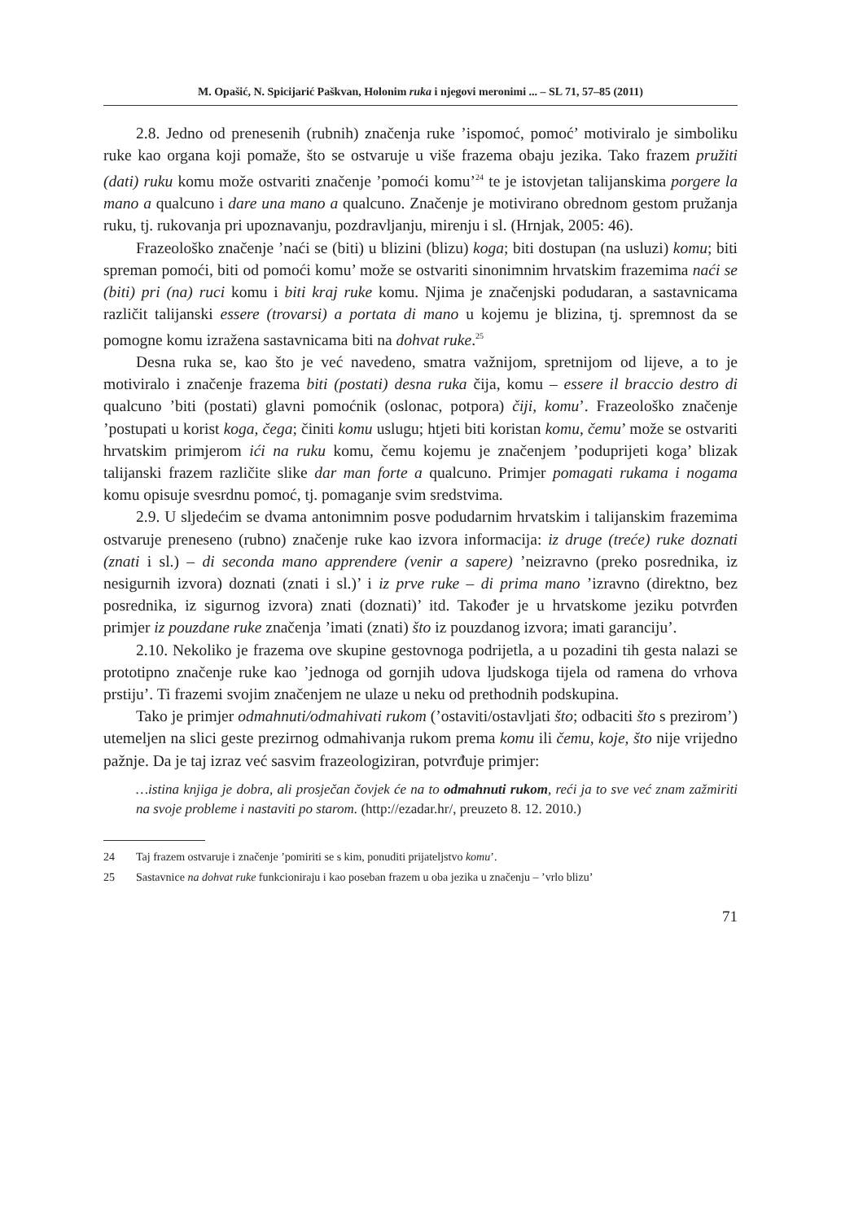M. Opašić, N. Spicijarić Paškvan, Holonim ruka i njegovi meronimi ... – SL 71, 57–85 (2011)
2.8. Jedno od prenesenih (rubnih) značenja ruke ’ispomoć, pomoć’ motiviralo je simboliku ruke kao organa koji pomaže, što se ostvaruje u više frazema obaju jezika. Tako frazem pružiti (dati) ruku komu može ostvariti značenje ’pomoći komu’<sup>24</sup> te je istovjetan talijanskima porgere la mano a qualcuno i dare una mano a qualcuno. Značenje je motivirano obrednom gestom pružanja ruku, tj. rukovanja pri upoznavanju, pozdravljanju, mirenju i sl. (Hrnjak, 2005: 46).
Frazeološko značenje ’naći se (biti) u blizini (blizu) koga; biti dostupan (na usluzi) komu; biti spreman pomoći, biti od pomoći komu’ može se ostvariti sinonimnim hrvatskim frazemima naći se (biti) pri (na) ruci komu i biti kraj ruke komu. Njima je značenjski podudaran, a sastavnicama različit talijanski essere (trovarsi) a portata di mano u kojemu je blizina, tj. spremnost da se pomogne komu izražena sastavnicama biti na dohvat ruke.<sup>25</sup>
Desna ruka se, kao što je već navedeno, smatra važnijom, spretnijom od lijeve, a to je motiviralo i značenje frazema biti (postati) desna ruka čija, komu – essere il braccio destro di qualcuno ’biti (postati) glavni pomoćnik (oslonac, potpora) čiji, komu’. Frazeološko značenje ’postupati u korist koga, čega; činiti komu uslugu; htjeti biti koristan komu, čemu’ može se ostvariti hrvatskim primjerom ići na ruku komu, čemu kojemu je značenjem ’poduprijeti koga’ blizak talijanski frazem različite slike dar man forte a qualcuno. Primjer pomagati rukama i nogama komu opisuje svesrdnu pomoć, tj. pomaganje svim sredstvima.
2.9. U sljedećim se dvama antonimnim posve podudarnim hrvatskim i talijanskim frazemima ostvaruje preneseno (rubno) značenje ruke kao izvora informacija: iz druge (treće) ruke doznati (znati i sl.) – di seconda mano apprendere (venir a sapere) ’neizravno (preko posrednika, iz nesigurnih izvora) doznati (znati i sl.)’ i iz prve ruke – di prima mano ’izravno (direktno, bez posrednika, iz sigurnog izvora) znati (doznati)’ itd. Također je u hrvatskome jeziku potvrđen primjer iz pouzdane ruke značenja ’imati (znati) što iz pouzdanog izvora; imati garanciju’.
2.10. Nekoliko je frazema ove skupine gestovnoga podrijetla, a u pozadini tih gesta nalazi se prototipno značenje ruke kao ’jednoga od gornjih udova ljudskoga tijela od ramena do vrhova prstiju’. Ti frazemi svojim značenjem ne ulaze u neku od prethodnih podskupina.
Tako je primjer odmahnuti/odmahivati rukom (’ostaviti/ostavljati što; odbaciti što s prezirom’) utemeljen na slici geste prezirnog odmahivanja rukom prema komu ili čemu, koje, što nije vrijedno pažnje. Da je taj izraz već sasvim frazeologiziran, potvrđuje primjer:
…istina knjiga je dobra, ali prosječan čovjek će na to odmahnuti rukom, reći ja to sve već znam zažmiriti na svoje probleme i nastaviti po starom. (http://ezadar.hr/, preuzeto 8. 12. 2010.)
24 Taj frazem ostvaruje i značenje ’pomiriti se s kim, ponuditi prijateljstvo komu’.
25 Sastavnice na dohvat ruke funkcioniraju i kao poseban frazem u oba jezika u značenju – ’vrlo blizu’
71